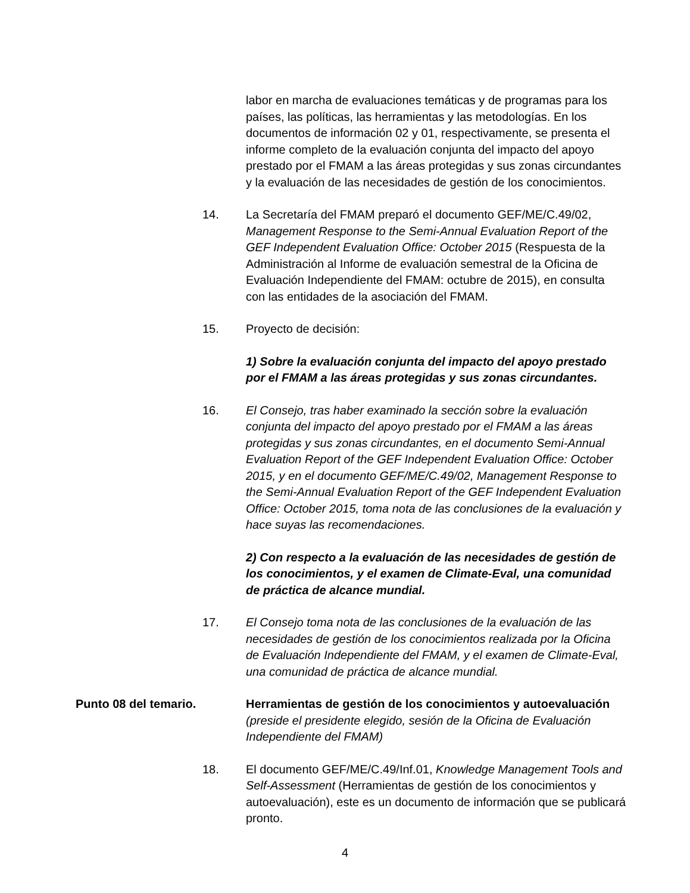labor en marcha de evaluaciones temáticas y de programas para los países, las políticas, las herramientas y las metodologías. En los documentos de información 02 y 01, respectivamente, se presenta el informe completo de la evaluación conjunta del impacto del apoyo prestado por el FMAM a las áreas protegidas y sus zonas circundantes y la evaluación de las necesidades de gestión de los conocimientos.
14. La Secretaría del FMAM preparó el documento GEF/ME/C.49/02, Management Response to the Semi-Annual Evaluation Report of the GEF Independent Evaluation Office: October 2015 (Respuesta de la Administración al Informe de evaluación semestral de la Oficina de Evaluación Independiente del FMAM: octubre de 2015), en consulta con las entidades de la asociación del FMAM.
15. Proyecto de decisión:
1) Sobre la evaluación conjunta del impacto del apoyo prestado por el FMAM a las áreas protegidas y sus zonas circundantes.
16. El Consejo, tras haber examinado la sección sobre la evaluación conjunta del impacto del apoyo prestado por el FMAM a las áreas protegidas y sus zonas circundantes, en el documento Semi-Annual Evaluation Report of the GEF Independent Evaluation Office: October 2015, y en el documento GEF/ME/C.49/02, Management Response to the Semi-Annual Evaluation Report of the GEF Independent Evaluation Office: October 2015, toma nota de las conclusiones de la evaluación y hace suyas las recomendaciones.
2) Con respecto a la evaluación de las necesidades de gestión de los conocimientos, y el examen de Climate-Eval, una comunidad de práctica de alcance mundial.
17. El Consejo toma nota de las conclusiones de la evaluación de las necesidades de gestión de los conocimientos realizada por la Oficina de Evaluación Independiente del FMAM, y el examen de Climate-Eval, una comunidad de práctica de alcance mundial.
Punto 08 del temario. Herramientas de gestión de los conocimientos y autoevaluación (preside el presidente elegido, sesión de la Oficina de Evaluación Independiente del FMAM)
18. El documento GEF/ME/C.49/Inf.01, Knowledge Management Tools and Self-Assessment (Herramientas de gestión de los conocimientos y autoevaluación), este es un documento de información que se publicará pronto.
4